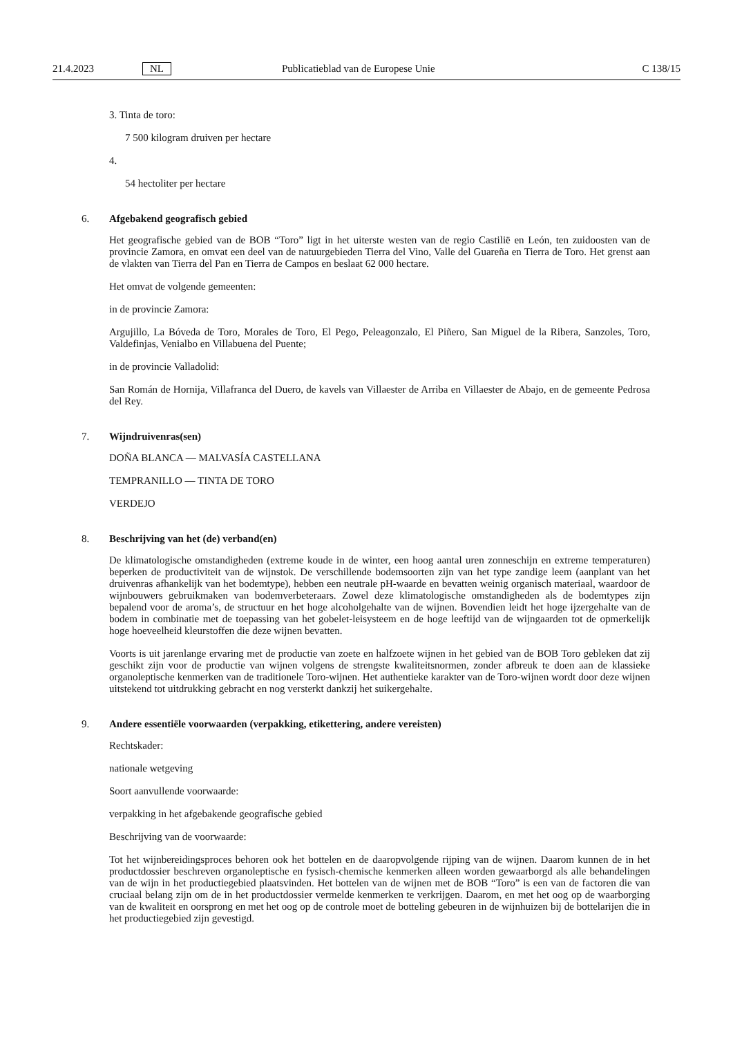21.4.2023 NL Publicatieblad van de Europese Unie C 138/15
3. Tinta de toro:
7 500 kilogram druiven per hectare
4.
54 hectoliter per hectare
6. Afgebakend geografisch gebied
Het geografische gebied van de BOB “Toro” ligt in het uiterste westen van de regio Castilië en León, ten zuidoosten van de provincie Zamora, en omvat een deel van de natuurgebieden Tierra del Vino, Valle del Guareña en Tierra de Toro. Het grenst aan de vlakten van Tierra del Pan en Tierra de Campos en beslaat 62 000 hectare.
Het omvat de volgende gemeenten:
in de provincie Zamora:
Argujillo, La Bóveda de Toro, Morales de Toro, El Pego, Peleagonzalo, El Piñero, San Miguel de la Ribera, Sanzoles, Toro, Valdefinjas, Venialbo en Villabuena del Puente;
in de provincie Valladolid:
San Román de Hornija, Villafranca del Duero, de kavels van Villaester de Arriba en Villaester de Abajo, en de gemeente Pedrosa del Rey.
7. Wijndruivenras(sen)
DOÑA BLANCA — MALVASÍA CASTELLANA
TEMPRANILLO — TINTA DE TORO
VERDEJO
8. Beschrijving van het (de) verband(en)
De klimatologische omstandigheden (extreme koude in de winter, een hoog aantal uren zonneschijn en extreme temperaturen) beperken de productiviteit van de wijnstok. De verschillende bodemsoorten zijn van het type zandige leem (aanplant van het druivenras afhankelijk van het bodemtype), hebben een neutrale pH-waarde en bevatten weinig organisch materiaal, waardoor de wijnbouwers gebruikmaken van bodemverbeteraars. Zowel deze klimatologische omstandigheden als de bodemtypes zijn bepalend voor de aroma’s, de structuur en het hoge alcoholgehalte van de wijnen. Bovendien leidt het hoge ijzergehalte van de bodem in combinatie met de toepassing van het gobelet-leisysteem en de hoge leeftijd van de wijngaarden tot de opmerkelijk hoge hoeveelheid kleurstoffen die deze wijnen bevatten.
Voorts is uit jarenlange ervaring met de productie van zoete en halfzoete wijnen in het gebied van de BOB Toro gebleken dat zij geschikt zijn voor de productie van wijnen volgens de strengste kwaliteitsnormen, zonder afbreuk te doen aan de klassieke organoleptische kenmerken van de traditionele Toro-wijnen. Het authentieke karakter van de Toro-wijnen wordt door deze wijnen uitstekend tot uitdrukking gebracht en nog versterkt dankzij het suikergehalte.
9. Andere essentiële voorwaarden (verpakking, etikettering, andere vereisten)
Rechtskader:
nationale wetgeving
Soort aanvullende voorwaarde:
verpakking in het afgebakende geografische gebied
Beschrijving van de voorwaarde:
Tot het wijnbereidingsproces behoren ook het bottelen en de daaropvolgende rijping van de wijnen. Daarom kunnen de in het productdossier beschreven organoleptische en fysisch-chemische kenmerken alleen worden gewaarborgd als alle behandelingen van de wijn in het productiegebied plaatsvinden. Het bottelen van de wijnen met de BOB “Toro” is een van de factoren die van cruciaal belang zijn om de in het productdossier vermelde kenmerken te verkrijgen. Daarom, en met het oog op de waarborging van de kwaliteit en oorsprong en met het oog op de controle moet de botteling gebeuren in de wijnhuizen bij de bottelarijen die in het productiegebied zijn gevestigd.